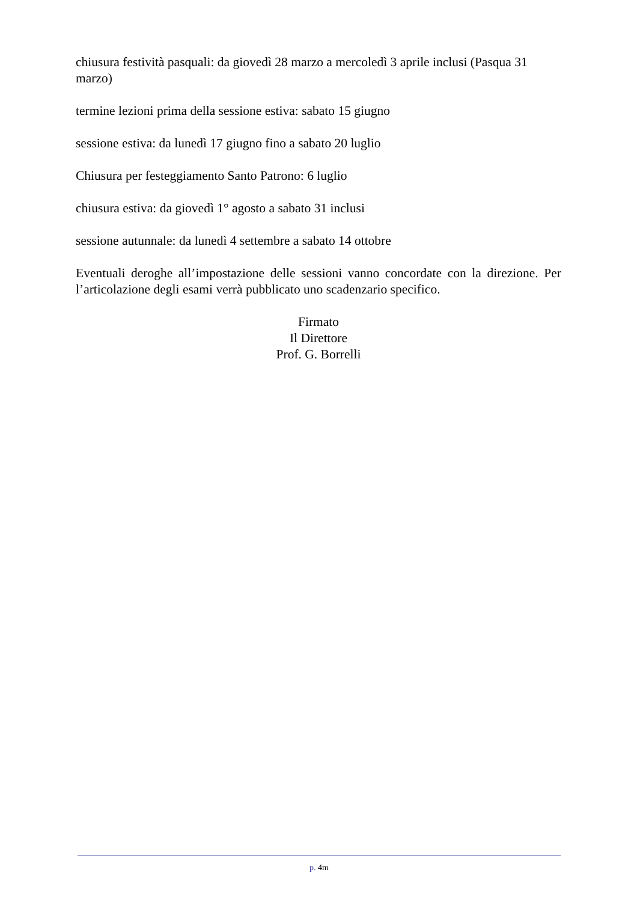chiusura festività pasquali: da giovedì 28 marzo a mercoledì 3 aprile inclusi (Pasqua 31 marzo)
termine lezioni prima della sessione estiva: sabato 15 giugno
sessione estiva: da lunedì 17 giugno fino a sabato 20 luglio
Chiusura per festeggiamento Santo Patrono: 6 luglio
chiusura estiva: da giovedì 1° agosto a sabato 31 inclusi
sessione autunnale: da lunedì 4 settembre a sabato 14 ottobre
Eventuali deroghe all’impostazione delle sessioni vanno concordate con la direzione. Per l’articolazione degli esami verrà pubblicato uno scadenzario specifico.
Firmato
Il Direttore
Prof. G. Borrelli
p. 4m